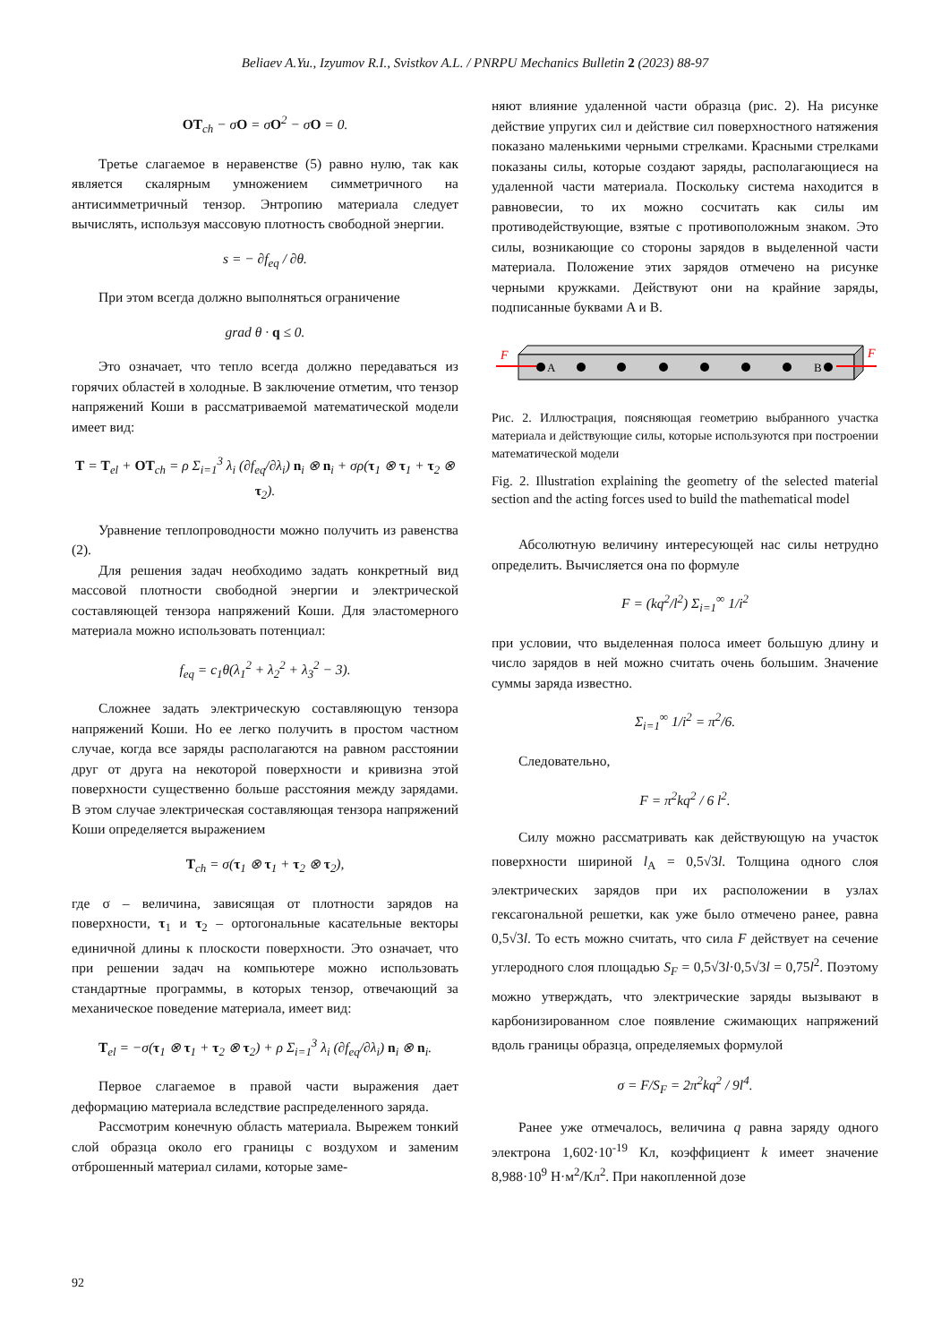Beliaev A.Yu., Izyumov R.I., Svistkov A.L. / PNRPU Mechanics Bulletin 2 (2023) 88-97
OT<sub>ch</sub> − σO = σO<sup>2</sup> − σO = 0.
Третье слагаемое в неравенстве (5) равно нулю, так как является скалярным умножением симметричного на антисимметричный тензор. Энтропию материала следует вычислять, используя массовую плотность свободной энергии.
s = − ∂f<sub>eq</sub> / ∂θ.
При этом всегда должно выполняться ограничение
grad θ · q ≤ 0.
Это означает, что тепло всегда должно передаваться из горячих областей в холодные. В заключение отметим, что тензор напряжений Коши в рассматриваемой математической модели имеет вид:
T = T<sub>el</sub> + OT<sub>ch</sub> = ρ Σ<sub>i=1</sub><sup>3</sup> λ<sub>i</sub> (∂f<sub>eq</sub>/∂λ<sub>i</sub>) n<sub>i</sub> ⊗ n<sub>i</sub> + σρ(τ<sub>1</sub> ⊗ τ<sub>1</sub> + τ<sub>2</sub> ⊗ τ<sub>2</sub>).
Уравнение теплопроводности можно получить из равенства (2).
Для решения задач необходимо задать конкретный вид массовой плотности свободной энергии и электрической составляющей тензора напряжений Коши. Для эластомерного материала можно использовать потенциал:
f<sub>eq</sub> = c<sub>1</sub>θ(λ<sub>1</sub><sup>2</sup> + λ<sub>2</sub><sup>2</sup> + λ<sub>3</sub><sup>2</sup> − 3).
Сложнее задать электрическую составляющую тензора напряжений Коши. Но ее легко получить в простом частном случае, когда все заряды располагаются на равном расстоянии друг от друга на некоторой поверхности и кривизна этой поверхности существенно больше расстояния между зарядами. В этом случае электрическая составляющая тензора напряжений Коши определяется выражением
T<sub>ch</sub> = σ(τ<sub>1</sub> ⊗ τ<sub>1</sub> + τ<sub>2</sub> ⊗ τ<sub>2</sub>),
где σ – величина, зависящая от плотности зарядов на поверхности, τ<sub>1</sub> и τ<sub>2</sub> – ортогональные касательные векторы единичной длины к плоскости поверхности. Это означает, что при решении задач на компьютере можно использовать стандартные программы, в которых тензор, отвечающий за механическое поведение материала, имеет вид:
T<sub>el</sub> = −σ(τ<sub>1</sub> ⊗ τ<sub>1</sub> + τ<sub>2</sub> ⊗ τ<sub>2</sub>) + ρ Σ<sub>i=1</sub><sup>3</sup> λ<sub>i</sub> (∂f<sub>eq</sub>/∂λ<sub>i</sub>) n<sub>i</sub> ⊗ n<sub>i</sub>.
Первое слагаемое в правой части выражения дает деформацию материала вследствие распределенного заряда.
Рассмотрим конечную область материала. Вырежем тонкий слой образца около его границы с воздухом и заменим отброшенный материал силами, которые заме-
няют влияние удаленной части образца (рис. 2). На рисунке действие упругих сил и действие сил поверхностного натяжения показано маленькими черными стрелками. Красными стрелками показаны силы, которые создают заряды, располагающиеся на удаленной части материала. Поскольку система находится в равновесии, то их можно сосчитать как силы им противодействующие, взятые с противоположным знаком. Это силы, возникающие со стороны зарядов в выделенной части материала. Положение этих зарядов отмечено на рисунке черными кружками. Действуют они на крайние заряды, подписанные буквами A и B.
A
B
F
F
Рис. 2. Иллюстрация, поясняющая геометрию выбранного участка материала и действующие силы, которые используются при построении математической модели
Fig. 2. Illustration explaining the geometry of the selected material section and the acting forces used to build the mathematical model
Абсолютную величину интересующей нас силы нетрудно определить. Вычисляется она по формуле
F = (kq<sup>2</sup>/l<sup>2</sup>) Σ<sub>i=1</sub><sup>∞</sup> 1/i<sup>2</sup>
при условии, что выделенная полоса имеет большую длину и число зарядов в ней можно считать очень большим. Значение суммы заряда известно.
Σ<sub>i=1</sub><sup>∞</sup> 1/i<sup>2</sup> = π<sup>2</sup>/6.
Следовательно,
F = π<sup>2</sup>kq<sup>2</sup> / 6 l<sup>2</sup>.
Силу можно рассматривать как действующую на участок поверхности шириной l<sub>A</sub> = 0,5√3l. Толщина одного слоя электрических зарядов при их расположении в узлах гексагональной решетки, как уже было отмечено ранее, равна 0,5√3l. То есть можно считать, что сила F действует на сечение углеродного слоя площадью S<sub>F</sub> = 0,5√3l·0,5√3l = 0,75l<sup>2</sup>. Поэтому можно утверждать, что электрические заряды вызывают в карбонизированном слое появление сжимающих напряжений вдоль границы образца, определяемых формулой
σ = F/S<sub>F</sub> = 2π<sup>2</sup>kq<sup>2</sup> / 9l<sup>4</sup>.
Ранее уже отмечалось, величина q равна заряду одного электрона 1,602·10<sup>-19</sup> Кл, коэффициент k имеет значение 8,988·10<sup>9</sup> Н·м<sup>2</sup>/Кл<sup>2</sup>. При накопленной дозе
92